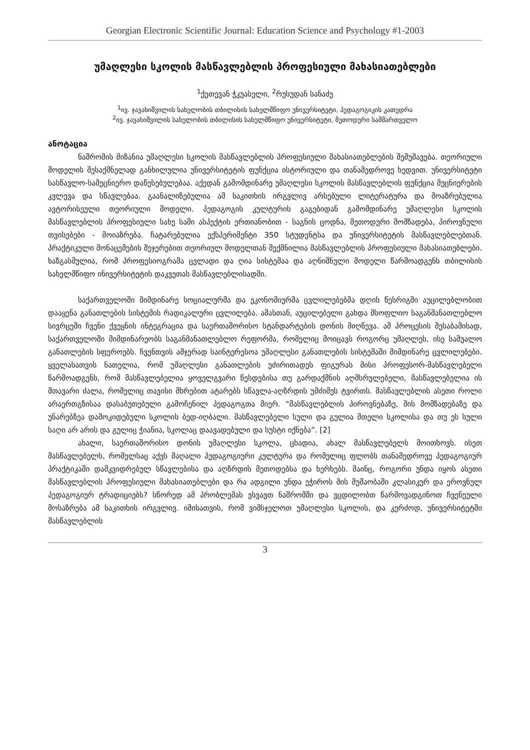Georgian Electronic Scientific Journal: Education Science and Psychology #1-2003
უმაღლესი სკოლის მასწავლებლის პროფესიული მახასიათებლები
<sup>1</sup> ქეთევან ჭკუასელი, <sup>2</sup>რუსუდან სანაძე
<sup>1</sup> ივ. ჯავახიშვილის სახელობის თბილისის სახელმწიფო უნივერსიტეტი, პედაგოგიკის კათედრა
<sup>2</sup> ივ. ჯავახიშვილის სახელობის თბილისის სახელმწიფო უნივერსიტეტი, მეთოდური სამმართველო
ანოტაცია
ნაშრომის მიზანია უმაღლესი სკოლის მასწავლებლის პროფესიული მახასიათებლების შემუშავება. თეორიული მოდელის შესაქმნელად განხილულია უნივერსიტეტის ფუნქცია ისტორიული და თანამედროვე ხედვით. უნივერსიტეტი სასწავლო-სამეცნიერო დაწესებულებაა. აქედან გამომდინარე უმაღლესი სკოლის მასწავლებლის ფუნქცია მეცნიერების კვლევა და სწავლებაა. გაანალიზებულია ამ საკითხის ირგვლივ არსებული ლიტერატურა და მოაზრებულია ავტორისეული თეორიული მოდელი. პედაგოგის კულტურის გაგებიდან გამომდინარე უმაღლესი სკოლის მასწავლებლის პროფესიული სახე სამი ასპექტის ერთიანობით - საგნის ცოდნა, მეთოდური მომზადება, პიროვნული თვისებები - მოიაზრება. ჩატარებულია ექსპერიმენტი 350 სტუდენტსა და უნივერსიტეტის მასწავლებლებთან. პრაქტიკული მონაცემების შეჯერებით თეორიულ მოდელთან შექმნილია მასწავლებლის პროფესიული მახასიათებლები. ხაზგასმულია, რომ პროფესიოგრამა ცვლადი და ღია სისტემაა და აღნიშნული მოდელი წარმოადგენს თბილისის სახელმწიფო ინივერსიტეტის დაკვეთას მასწავლებლისადმი.
საქართველოში მიმდინარე სოციალურმა და ეკონომიურმა ცვლილებებმა დღის წესრიგში აუცილებლობით დააყენა განათლების სისტემის რადიკალური ცვლილება. ამასთან, აუცილებელი გახდა მსოფლიო საგანმანათლებლო სივრცეში ჩვენი ქვეყნის ინტეგრაცია და საერთაშორისო სტანდარტების დონის მიღწევა. ამ პროცესის შესაბამისად, საქართველოში მიმდინარეობს საგანმანათლებლო რეფორმა, რომელიც მოიცავს როგორც უმაღლეს, ისე საშუალო განათლების სფეროებს. ჩვენთვის ამჯერად საინტერესოა უმაღლესი განათლების სისტემაში მიმდინარე ცვლილებები. ყველასათვის ნათელია, რომ უმაღლესი განათლების უძირითადეს ფიგურას მისი პროფესორ-მასწავლებელი წარმოადგენს, რომ მასწავლებელია ყოველგვარი წესდებისა თუ გარდაქმნის აღმსრულებელი, მასწავლებელია ის მთავარი ძალა, რომელიც თავისი მხრებით ატარებს სწავლა-აღზრდის უმძიმეს ტვირთს. მასწავლებლის ასეთი როლი არაერთგზისაა დასაბუთებული გამოჩენილ პედაგოგთა მიერ. “მასწავლებლის პიროვნებაზე, მის მომზადებაზე და უნარებზეა დამოკიდებული სკოლის ბედ-იღბალი. მასწავლებელი სული და გულია მთელი სკოლისა და თუ ეს სული საღი არ არის და გულიც ჭიანია, სკოლაც დაავადებული და სუსტი იქნება”. [2]
ახალი, საერთაშორისო დონის უმაღლესი სკოლა, ცხადია, ახალ მასწავლებელს მოითხოვს. ისეთ მასწავლებელს, რომელსაც აქვს მაღალი პედაგოგიური კულტურა და რომელიც ფლობს თანამედროვე პედაგოგიურ პრაქტიკაში დამკვიდრებულ სწავლებისა და აღზრდის მეთოდებსა და ხერხებს. მაინც, როგორი უნდა იყოს ასეთი მასწავლებლის პროფესიული მახასიათებლები და რა ადგილი უნდა ეჭიროს მის მუშაობაში კლასიკურ და ეროვნულ პედაგოგიურ ტრადიციებს? სწორედ ამ პრობლემას ვსვავთ ნაშრომში და ვცდილობთ წარმოვადგინოთ ჩვენეული მოსაზრება ამ საკითხის ირგვლივ. იმისათვის, რომ ვიმსჯელოთ უმაღლესი სკოლის, და კერძოდ, უნივერსიტეტში მასწავლებლის
3